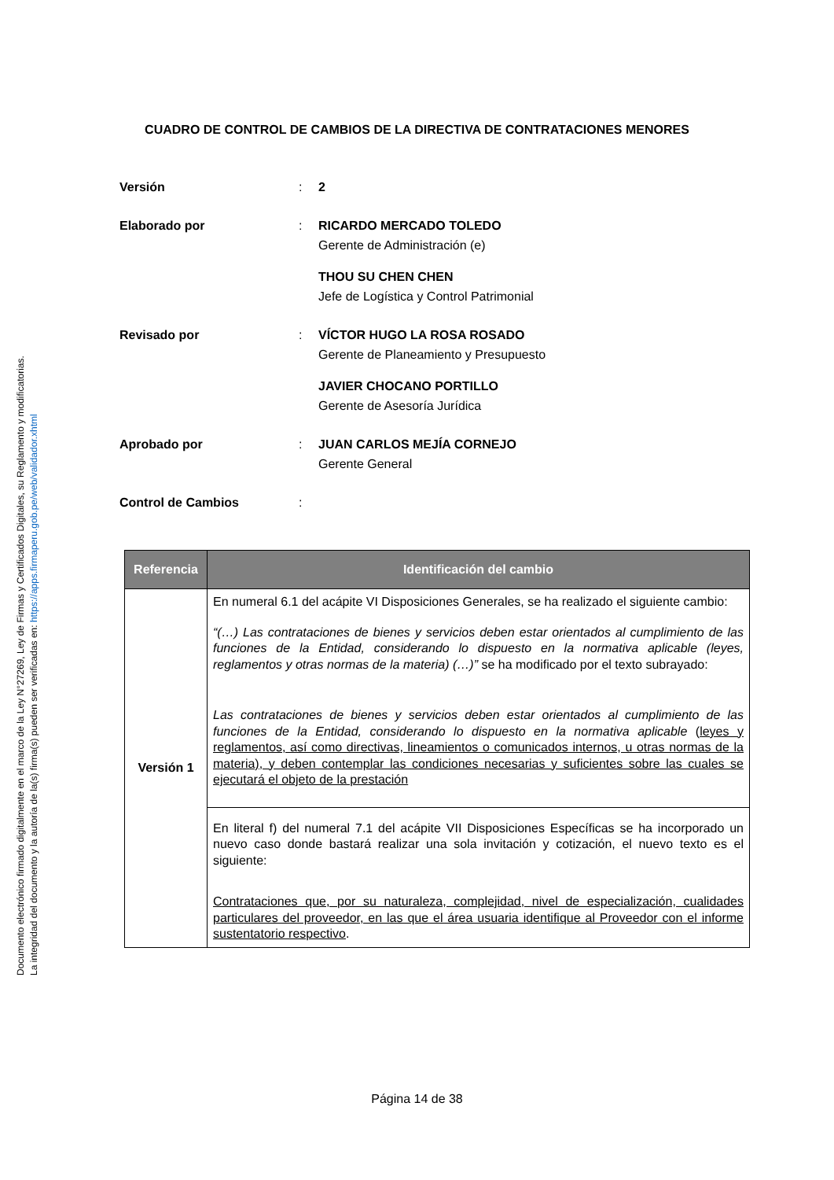Documento electrónico firmado digitalmente en el marco de la Ley N°27269, Ley de Firmas y Certificados Digitales, su Reglamento y modificatorias.
La integridad del documento y la autoría de la(s) firma(s) pueden ser verificadas en: https://apps.firmaperu.gob.pe/web/validador.xhtml
CUADRO DE CONTROL DE CAMBIOS DE LA DIRECTIVA DE CONTRATACIONES MENORES
Versión : 2
Elaborado por : RICARDO MERCADO TOLEDO
Gerente de Administración (e)
THOU SU CHEN CHEN
Jefe de Logística y Control Patrimonial
Revisado por : VÍCTOR HUGO LA ROSA ROSADO
Gerente de Planeamiento y Presupuesto
JAVIER CHOCANO PORTILLO
Gerente de Asesoría Jurídica
Aprobado por : JUAN CARLOS MEJÍA CORNEJO
Gerente General
Control de Cambios :
| Referencia | Identificación del cambio |
| --- | --- |
| Versión 1 | En numeral 6.1 del acápite VI Disposiciones Generales, se ha realizado el siguiente cambio: “(…) Las contrataciones de bienes y servicios deben estar orientados al cumplimiento de las funciones de la Entidad, considerando lo dispuesto en la normativa aplicable (leyes, reglamentos y otras normas de la materia) (…)” se ha modificado por el texto subrayado: Las contrataciones de bienes y servicios deben estar orientados al cumplimiento de las funciones de la Entidad, considerando lo dispuesto en la normativa aplicable ( leyes y reglamentos, así como directivas, lineamientos o comunicados internos, u otras normas de la materia), y deben contemplar las condiciones necesarias y suficientes sobre las cuales se ejecutará el objeto de la prestación |
| | En literal f) del numeral 7.1 del acápite VII Disposiciones Específicas se ha incorporado un nuevo caso donde bastará realizar una sola invitación y cotización, el nuevo texto es el siguiente: Contrataciones que, por su naturaleza, complejidad, nivel de especialización, cualidades particulares del proveedor, en las que el área usuaria identifique al Proveedor con el informe sustentatorio respectivo . |
Página 14 de 38